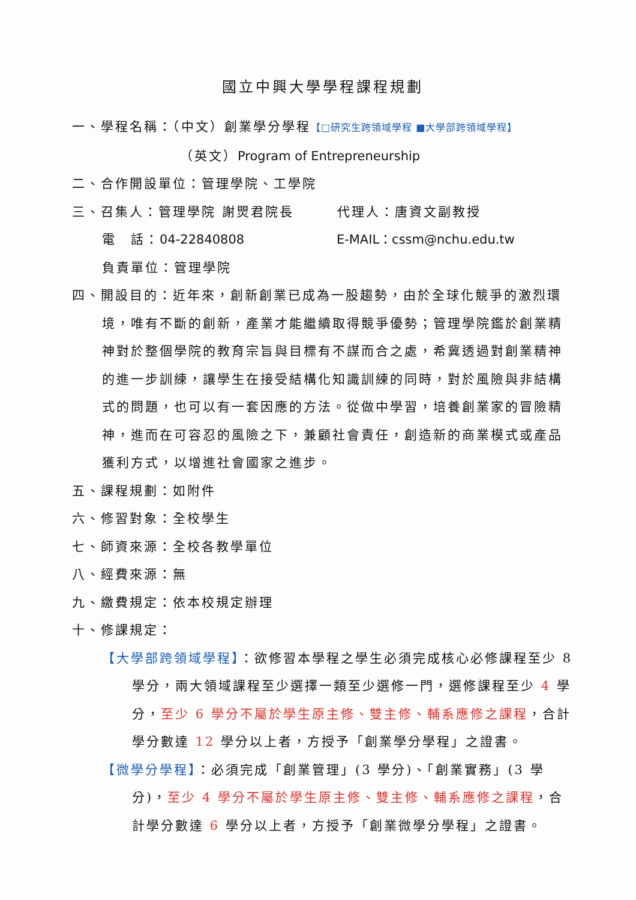國立中興大學學程課程規劃
一、學程名稱：（中文）創業學分學程【□研究生跨領域學程 ■大學部跨領域學程】
（英文）Program of Entrepreneurship
二、合作開設單位：管理學院、工學院
三、召集人：管理學院 謝煛君院長　　　代理人：唐資文副教授
電　話：04-22840808　　　　　　 E-MAIL：cssm@nchu.edu.tw
負責單位：管理學院
四、開設目的：近年來，創新創業已成為一股趨勢，由於全球化競爭的激烈環境，唯有不斷的創新，產業才能繼續取得競爭優勢；管理學院鑑於創業精神對於整個學院的教育宗旨與目標有不謀而合之處，希冀透過對創業精神的進一步訓練，讓學生在接受結構化知識訓練的同時，對於風險與非結構式的問題，也可以有一套因應的方法。從做中學習，培養創業家的冒險精神，進而在可容忍的風險之下，兼顧社會責任，創造新的商業模式或產品獲利方式，以增進社會國家之進步。
五、課程規劃：如附件
六、修習對象：全校學生
七、師資來源：全校各教學單位
八、經費來源：無
九、繳費規定：依本校規定辦理
十、修課規定：
【大學部跨領域學程】：欲修習本學程之學生必須完成核心必修課程至少 8 學分，兩大領域課程至少選擇一類至少選修一門，選修課程至少 4 學分，至少 6 學分不屬於學生原主修、雙主修、輔系應修之課程，合計學分數達 12 學分以上者，方授予「創業學分學程」之證書。
【微學分學程】：必須完成「創業管理」(3 學分)、「創業實務」(3 學分)，至少 4 學分不屬於學生原主修、雙主修、輔系應修之課程，合計學分數達 6 學分以上者，方授予「創業微學分學程」之證書。